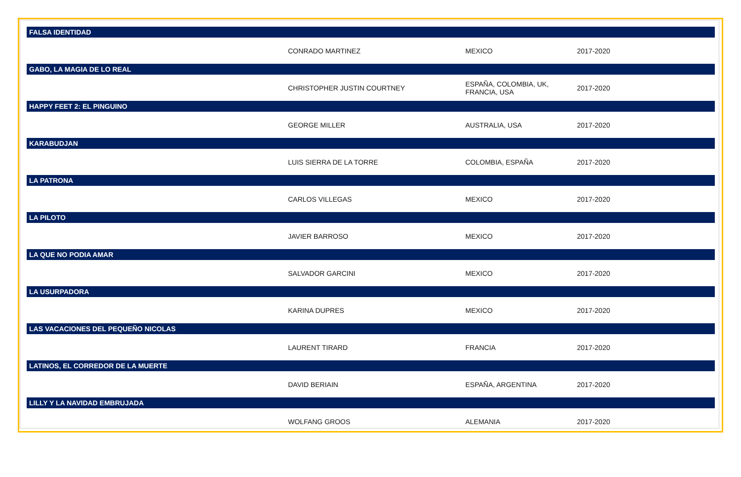| FALSA IDENTIDAD | | | |
| --- | --- | --- | --- |
| | CONRADO MARTINEZ | MEXICO | 2017-2020 |
| GABO, LA MAGIA DE LO REAL | | | |
| | CHRISTOPHER JUSTIN COURTNEY | ESPAÑA, COLOMBIA, UK, FRANCIA, USA | 2017-2020 |
| HAPPY FEET 2: EL PINGUINO | | | |
| | GEORGE MILLER | AUSTRALIA, USA | 2017-2020 |
| KARABUDJAN | | | |
| | LUIS SIERRA DE LA TORRE | COLOMBIA, ESPAÑA | 2017-2020 |
| LA PATRONA | | | |
| | CARLOS VILLEGAS | MEXICO | 2017-2020 |
| LA PILOTO | | | |
| | JAVIER BARROSO | MEXICO | 2017-2020 |
| LA QUE NO PODIA AMAR | | | |
| | SALVADOR GARCINI | MEXICO | 2017-2020 |
| LA USURPADORA | | | |
| | KARINA DUPRES | MEXICO | 2017-2020 |
| LAS VACACIONES DEL PEQUEÑO NICOLAS | | | |
| | LAURENT TIRARD | FRANCIA | 2017-2020 |
| LATINOS, EL CORREDOR DE LA MUERTE | | | |
| | DAVID BERIAIN | ESPAÑA, ARGENTINA | 2017-2020 |
| LILLY Y LA NAVIDAD EMBRUJADA | | | |
| | WOLFANG GROOS | ALEMANIA | 2017-2020 |